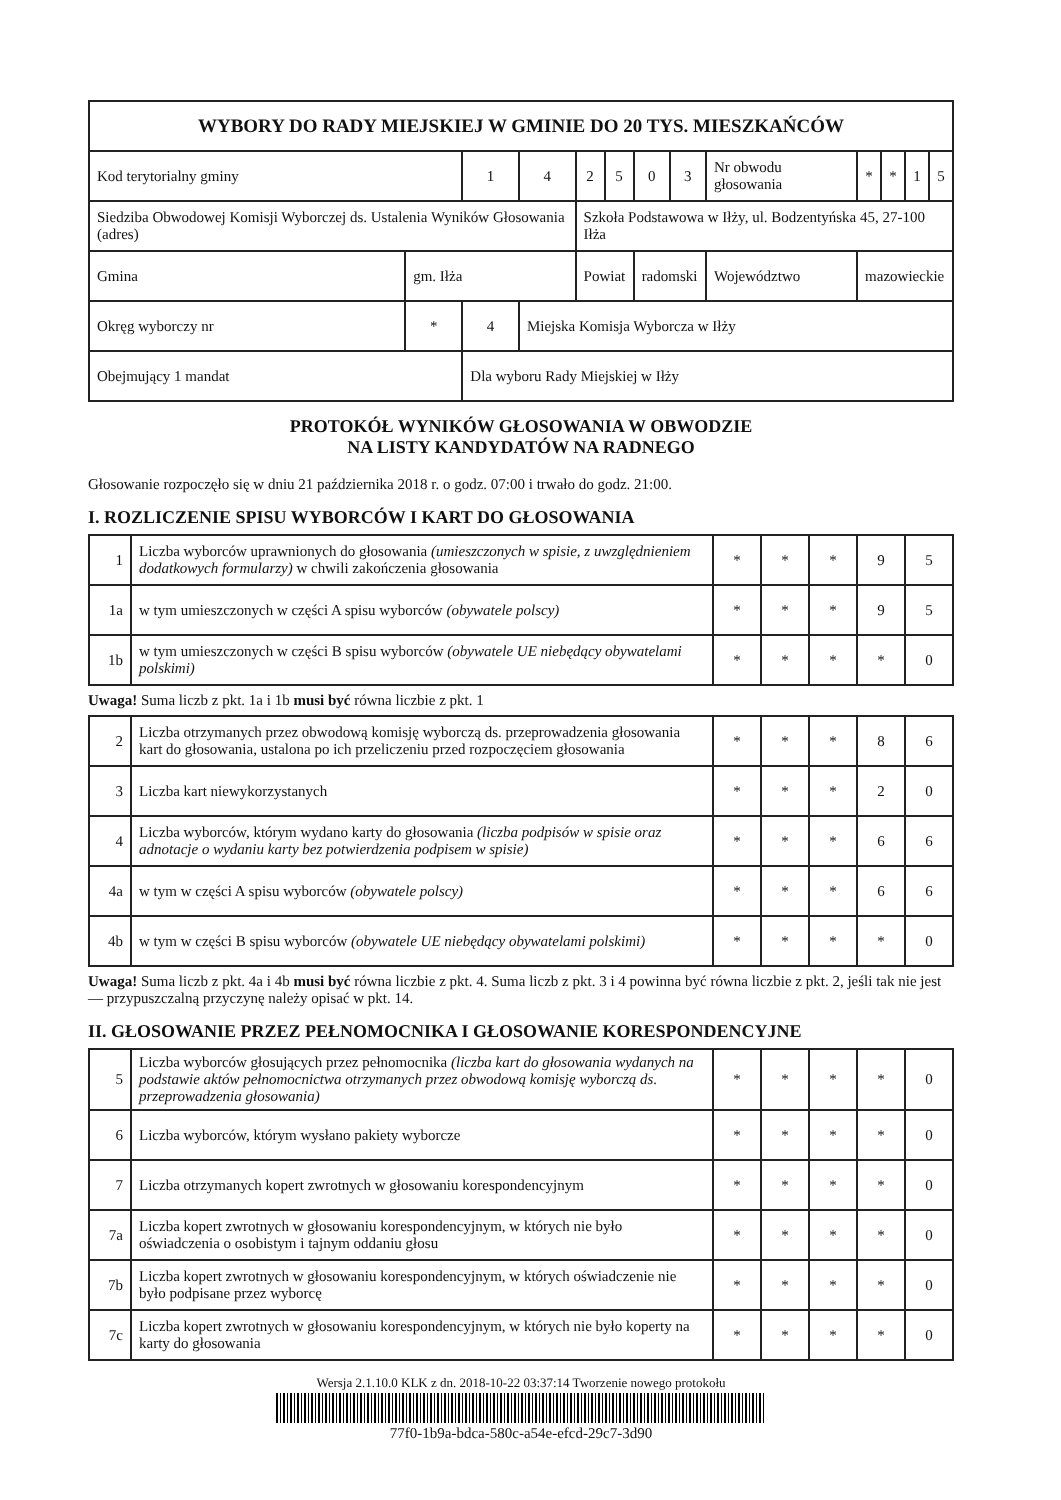| WYBORY DO RADY MIEJSKIEJ W GMINIE DO 20 TYS. MIESZKAŃCÓW | | | | | | | | | | | | | | |
| Kod terytorialny gminy | | | 1 | 4 | 2 | 5 | 0 | 3 | Nr obwodu głosowania | | * | * | 1 | 5 |
| Siedziba Obwodowej Komisji Wyborczej ds. Ustalenia Wyników Głosowania (adres) | | | | | Szkoła Podstawowa w Iłży, ul. Bodzentyńska 45, 27-100 Iłża | | | | | | | | | |
| Gmina | gm. Iłża | | | | Powiat | | radomski | | | Województwo | mazowieckie | | | |
| Okręg wyborczy nr | | * | 4 | Miejska Komisja Wyborcza w Iłży | | | | | | | | | | |
| Obejmujący 1 mandat | | | Dla wyboru Rady Miejskiej w Iłży | | | | | | | | | | | |
PROTOKÓŁ WYNIKÓW GŁOSOWANIA W OBWODZIE
NA LISTY KANDYDATÓW NA RADNEGO
Głosowanie rozpoczęło się w dniu 21 października 2018 r. o godz. 07:00 i trwało do godz. 21:00.
I. ROZLICZENIE SPISU WYBORCÓW I KART DO GŁOSOWANIA
| 1 | Liczba wyborców uprawnionych do głosowania (umieszczonych w spisie, z uwzględnieniem dodatkowych formularzy) w chwili zakończenia głosowania | * | * | * | 9 | 5 |
| 1a | w tym umieszczonych w części A spisu wyborców (obywatele polscy) | * | * | * | 9 | 5 |
| 1b | w tym umieszczonych w części B spisu wyborców (obywatele UE niebędący obywatelami polskimi) | * | * | * | * | 0 |
Uwaga! Suma liczb z pkt. 1a i 1b musi być równa liczbie z pkt. 1
| 2 | Liczba otrzymanych przez obwodową komisję wyborczą ds. przeprowadzenia głosowania kart do głosowania, ustalona po ich przeliczeniu przed rozpoczęciem głosowania | * | * | * | 8 | 6 |
| 3 | Liczba kart niewykorzystanych | * | * | * | 2 | 0 |
| 4 | Liczba wyborców, którym wydano karty do głosowania (liczba podpisów w spisie oraz adnotacje o wydaniu karty bez potwierdzenia podpisem w spisie) | * | * | * | 6 | 6 |
| 4a | w tym w części A spisu wyborców (obywatele polscy) | * | * | * | 6 | 6 |
| 4b | w tym w części B spisu wyborców (obywatele UE niebędący obywatelami polskimi) | * | * | * | * | 0 |
Uwaga! Suma liczb z pkt. 4a i 4b musi być równa liczbie z pkt. 4. Suma liczb z pkt. 3 i 4 powinna być równa liczbie z pkt. 2, jeśli tak nie jest — przypuszczalną przyczynę należy opisać w pkt. 14.
II. GŁOSOWANIE PRZEZ PEŁNOMOCNIKA I GŁOSOWANIE KORESPONDENCYJNE
| 5 | Liczba wyborców głosujących przez pełnomocnika (liczba kart do głosowania wydanych na podstawie aktów pełnomocnictwa otrzymanych przez obwodową komisję wyborczą ds. przeprowadzenia głosowania) | * | * | * | * | 0 |
| 6 | Liczba wyborców, którym wysłano pakiety wyborcze | * | * | * | * | 0 |
| 7 | Liczba otrzymanych kopert zwrotnych w głosowaniu korespondencyjnym | * | * | * | * | 0 |
| 7a | Liczba kopert zwrotnych w głosowaniu korespondencyjnym, w których nie było oświadczenia o osobistym i tajnym oddaniu głosu | * | * | * | * | 0 |
| 7b | Liczba kopert zwrotnych w głosowaniu korespondencyjnym, w których oświadczenie nie było podpisane przez wyborcę | * | * | * | * | 0 |
| 7c | Liczba kopert zwrotnych w głosowaniu korespondencyjnym, w których nie było koperty na karty do głosowania | * | * | * | * | 0 |
Wersja 2.1.10.0 KLK z dn. 2018-10-22 03:37:14 Tworzenie nowego protokołu
77f0-1b9a-bdca-580c-a54e-efcd-29c7-3d90